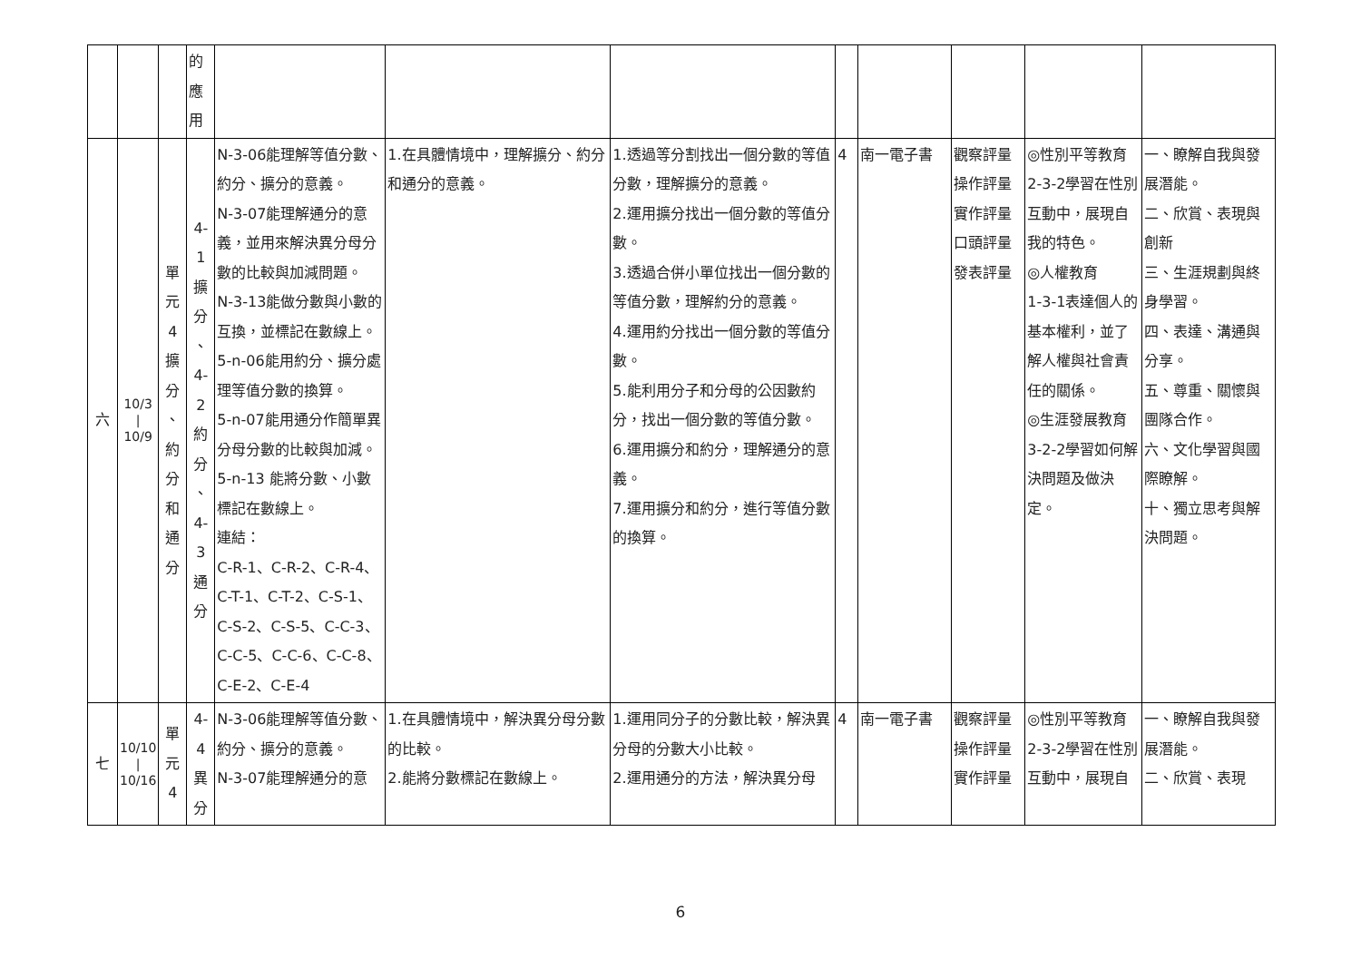| | | | 的 應 用 | | | | | | | | |
| 六 | 10/3 / 10/9 | 單 元 4 擴 分 、 約 分 和 通 分 | 4-1 擴 分 、 4-2 約 分 、 4-3 通 分 | N-3-06能理解等值分數、約分、擴分的意義。 N-3-07能理解通分的意義，並用來解決異分母分數的比較與加減問題。 N-3-13能做分數與小數的互換，並標記在數線上。 5-n-06能用約分、擴分處理等值分數的換算。 5-n-07能用通分作簡單異分母分數的比較與加減。 5-n-13 能將分數、小數標記在數線上。 連結： C-R-1、C-R-2、C-R-4、C-T-1、C-T-2、C-S-1、C-S-2、C-S-5、C-C-3、C-C-5、C-C-6、C-C-8、C-E-2、C-E-4 | 1.在具體情境中，理解擴分、約分和通分的意義。 | 1.透過等分割找出一個分數的等值分數，理解擴分的意義。 2.運用擴分找出一個分數的等值分數。 3.透過合併小單位找出一個分數的等值分數，理解約分的意義。 4.運用約分找出一個分數的等值分數。 5.能利用分子和分母的公因數約分，找出一個分數的等值分數。 6.運用擴分和約分，理解通分的意義。 7.運用擴分和約分，進行等值分數的換算。 | 4 | 南一電子書 | 觀察評量 操作評量 實作評量 口頭評量 發表評量 | ◎性別平等教育 2-3-2學習在性別互動中，展現自我的特色。 ◎人權教育 1-3-1表達個人的基本權利，並了解人權與社會責任的關係。 ◎生涯發展教育 3-2-2學習如何解決問題及做決定。 | 一、瞭解自我與發展潛能。 二、欣賞、表現與創新 三、生涯規劃與終身學習。 四、表達、溝通與分享。 五、尊重、關懷與團隊合作。 六、文化學習與國際瞭解。 十、獨立思考與解決問題。 |
| 七 | 10/10 / 10/16 | 單 元 4 | 4-4 異 分 | N-3-06能理解等值分數、約分、擴分的意義。 N-3-07能理解通分的意 | 1.在具體情境中，解決異分母分數的比較。 2.能將分數標記在數線上。 | 1.運用同分子的分數比較，解決異分母的分數大小比較。 2.運用通分的方法，解決異分母 | 4 | 南一電子書 | 觀察評量 操作評量 實作評量 | ◎性別平等教育 2-3-2學習在性別互動中，展現自 | 一、瞭解自我與發展潛能。 二、欣賞、表現 |
6